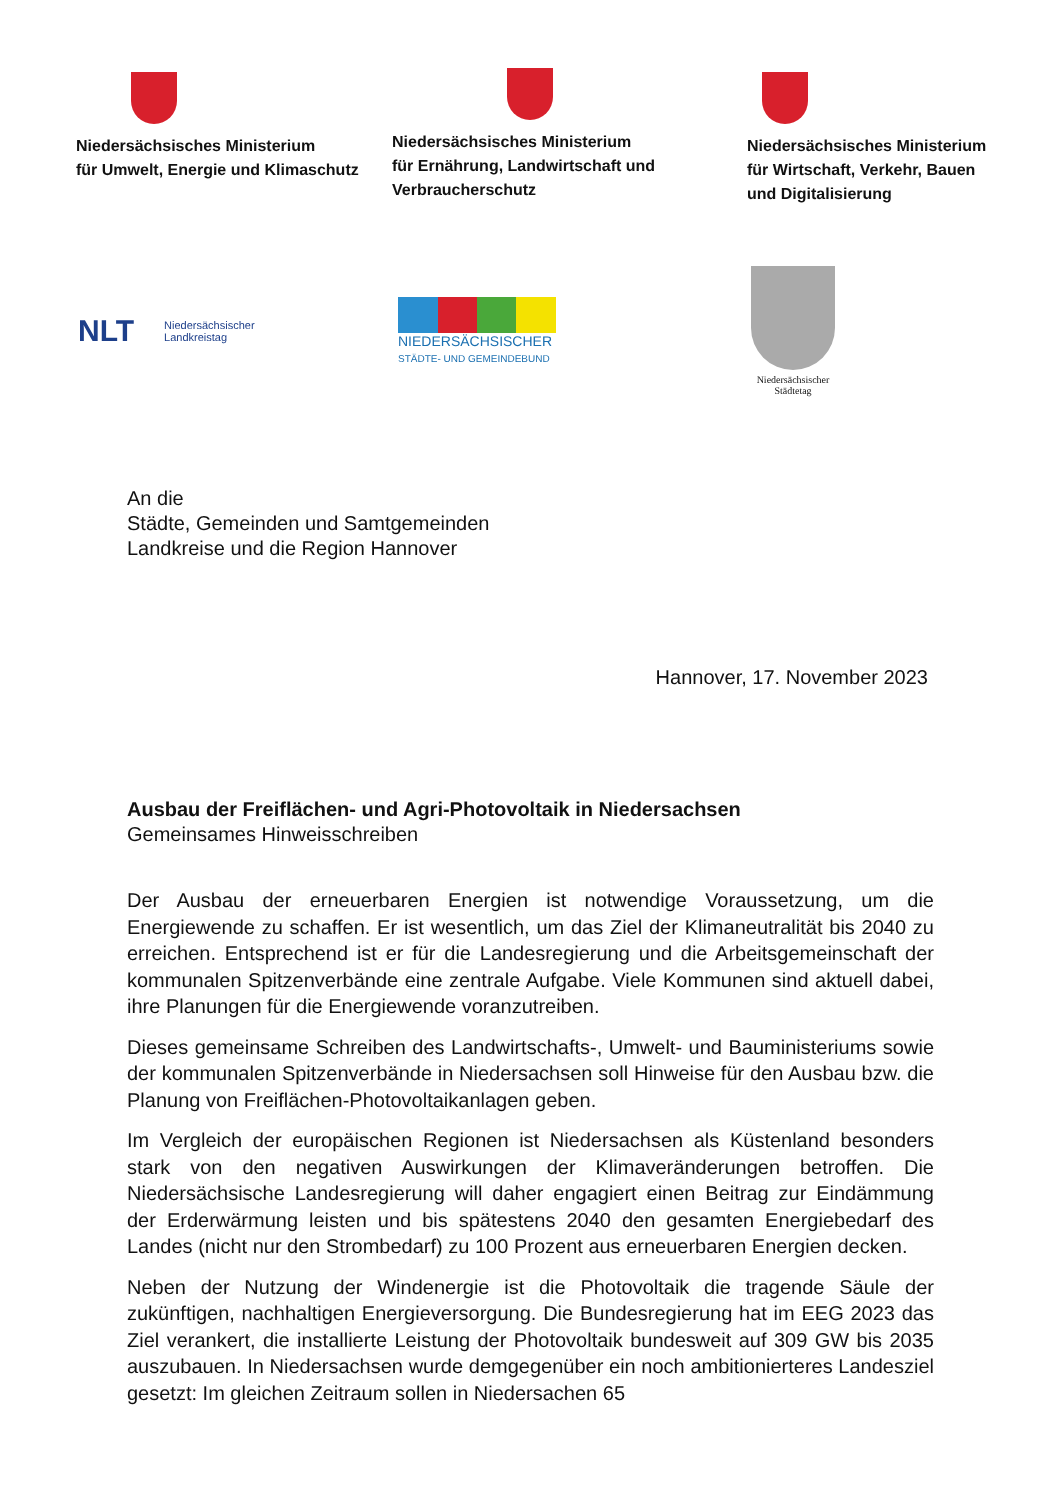Niedersächsisches Ministerium
für Umwelt, Energie und Klimaschutz
Niedersächsisches Ministerium
für Ernährung, Landwirtschaft und
Verbraucherschutz
Niedersächsisches Ministerium
für Wirtschaft, Verkehr, Bauen
und Digitalisierung
NLT Niedersächsischer
Landkreistag
NIEDERSÄCHSISCHER
STÄDTE- UND GEMEINDEBUND
Niedersächsischer
Städtetag
An die
Städte, Gemeinden und Samtgemeinden
Landkreise und die Region Hannover
Hannover, 17. November 2023
Ausbau der Freiflächen- und Agri-Photovoltaik in Niedersachsen
Gemeinsames Hinweisschreiben
Der Ausbau der erneuerbaren Energien ist notwendige Voraussetzung, um die Energiewende zu schaffen. Er ist wesentlich, um das Ziel der Klimaneutralität bis 2040 zu erreichen. Entsprechend ist er für die Landesregierung und die Arbeitsgemeinschaft der kommunalen Spitzenverbände eine zentrale Aufgabe. Viele Kommunen sind aktuell dabei, ihre Planungen für die Energiewende voranzutreiben.
Dieses gemeinsame Schreiben des Landwirtschafts-, Umwelt- und Bauministeriums sowie der kommunalen Spitzenverbände in Niedersachsen soll Hinweise für den Ausbau bzw. die Planung von Freiflächen-Photovoltaikanlagen geben.
Im Vergleich der europäischen Regionen ist Niedersachsen als Küstenland besonders stark von den negativen Auswirkungen der Klimaveränderungen betroffen. Die Niedersächsische Landesregierung will daher engagiert einen Beitrag zur Eindämmung der Erderwärmung leisten und bis spätestens 2040 den gesamten Energiebedarf des Landes (nicht nur den Strombedarf) zu 100 Prozent aus erneuerbaren Energien decken.
Neben der Nutzung der Windenergie ist die Photovoltaik die tragende Säule der zukünftigen, nachhaltigen Energieversorgung. Die Bundesregierung hat im EEG 2023 das Ziel verankert, die installierte Leistung der Photovoltaik bundesweit auf 309 GW bis 2035 auszubauen. In Niedersachsen wurde demgegenüber ein noch ambitionierteres Landesziel gesetzt: Im gleichen Zeitraum sollen in Niedersachen 65